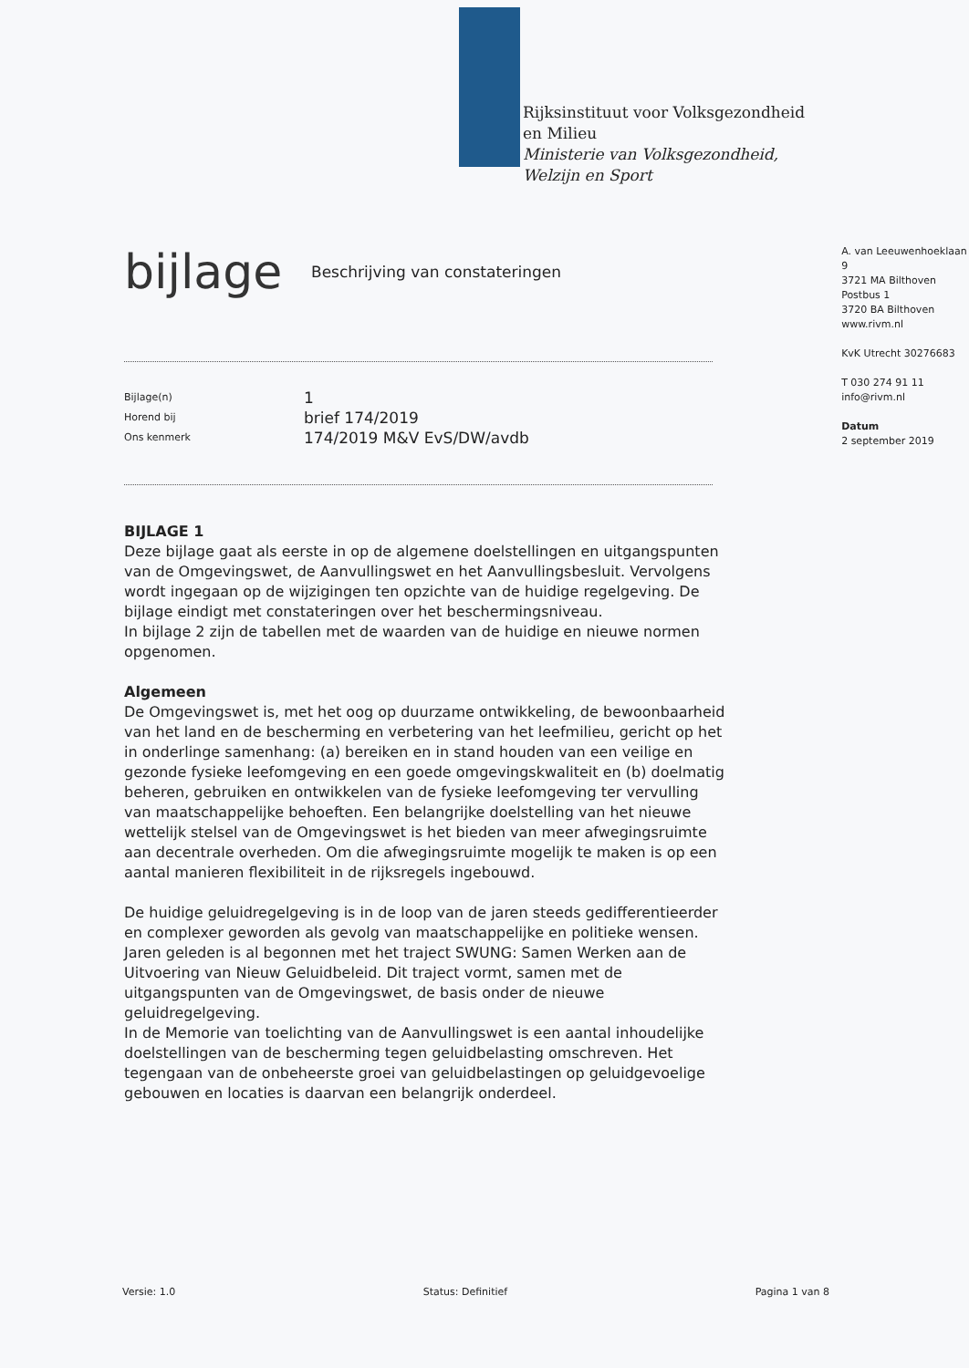Rijksinstituut voor Volksgezondheid
en Milieu
Ministerie van Volksgezondheid,
Welzijn en Sport
bijlage
Beschrijving van constateringen
Bijlage(n)
Horend bij
Ons kenmerk
1
brief 174/2019
174/2019 M&V EvS/DW/avdb
A. van Leeuwenhoeklaan 9
3721 MA Bilthoven
Postbus 1
3720 BA Bilthoven
www.rivm.nl
KvK Utrecht 30276683
T 030 274 91 11
info@rivm.nl
Datum
2 september 2019
BIJLAGE 1
Deze bijlage gaat als eerste in op de algemene doelstellingen en uitgangspunten van de Omgevingswet, de Aanvullingswet en het Aanvullingsbesluit. Vervolgens wordt ingegaan op de wijzigingen ten opzichte van de huidige regelgeving. De bijlage eindigt met constateringen over het beschermingsniveau.
In bijlage 2 zijn de tabellen met de waarden van de huidige en nieuwe normen opgenomen.
Algemeen
De Omgevingswet is, met het oog op duurzame ontwikkeling, de bewoonbaarheid van het land en de bescherming en verbetering van het leefmilieu, gericht op het in onderlinge samenhang: (a) bereiken en in stand houden van een veilige en gezonde fysieke leefomgeving en een goede omgevingskwaliteit en (b) doelmatig beheren, gebruiken en ontwikkelen van de fysieke leefomgeving ter vervulling van maatschappelijke behoeften. Een belangrijke doelstelling van het nieuwe wettelijk stelsel van de Omgevingswet is het bieden van meer afwegingsruimte aan decentrale overheden. Om die afwegingsruimte mogelijk te maken is op een aantal manieren flexibiliteit in de rijksregels ingebouwd.
De huidige geluidregelgeving is in de loop van de jaren steeds gedifferentieerder en complexer geworden als gevolg van maatschappelijke en politieke wensen. Jaren geleden is al begonnen met het traject SWUNG: Samen Werken aan de Uitvoering van Nieuw Geluidbeleid. Dit traject vormt, samen met de uitgangspunten van de Omgevingswet, de basis onder de nieuwe geluidregelgeving.
In de Memorie van toelichting van de Aanvullingswet is een aantal inhoudelijke doelstellingen van de bescherming tegen geluidbelasting omschreven. Het tegengaan van de onbeheerste groei van geluidbelastingen op geluidgevoelige gebouwen en locaties is daarvan een belangrijk onderdeel.
Versie: 1.0 Status: Definitief Pagina 1 van 8